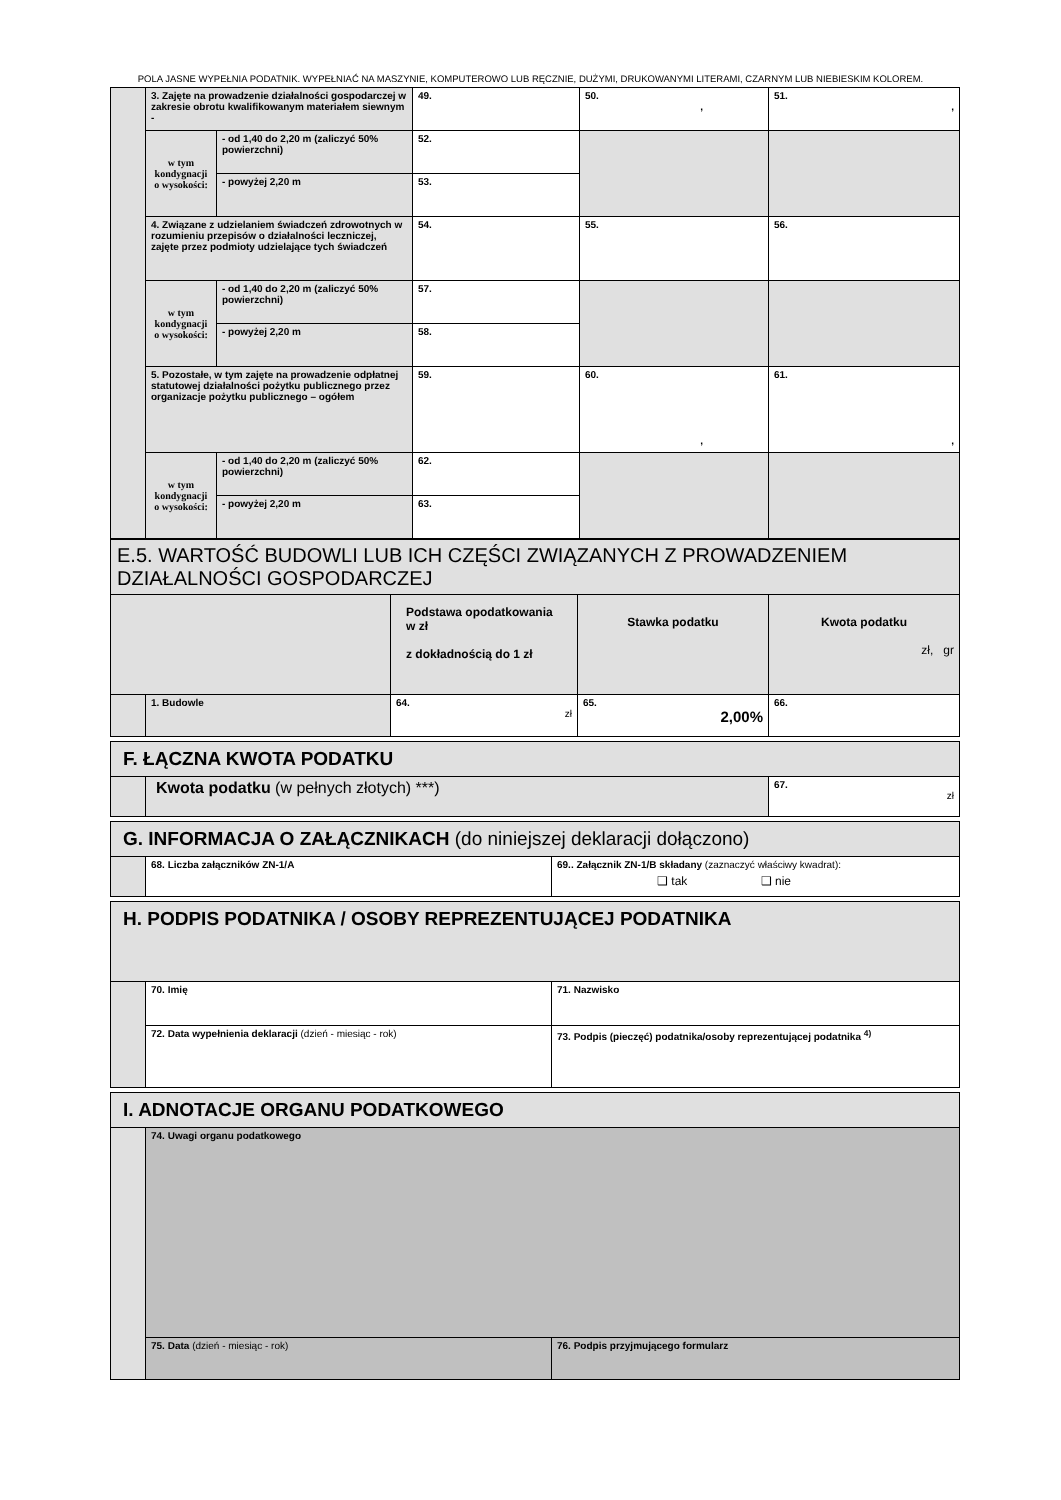POLA JASNE WYPEŁNIA PODATNIK. WYPEŁNIAĆ NA MASZYNIE, KOMPUTEROWO LUB RĘCZNIE, DUŻYMI, DRUKOWANYMI LITERAMI, CZARNYM LUB NIEBIESKIM KOLOREM.
| | 3. Zajęte na prowadzenie działalności gospodarczej w zakresie obrotu kwalifikowanym materiałem siewnym - | | 49. | 50. , | 51. , |
| | w tym kondygnacji o wysokości: | - od 1,40 do 2,20 m (zaliczyć 50% powierzchni) | 52. | | |
| | | - powyżej 2,20 m | 53. | | |
| | 4. Związane z udzielaniem świadczeń zdrowotnych w rozumieniu przepisów o działalności leczniczej, zajęte przez podmioty udzielające tych świadczeń | | 54. | 55. | 56. |
| | w tym kondygnacji o wysokości: | - od 1,40 do 2,20 m (zaliczyć 50% powierzchni) | 57. | | |
| | | - powyżej 2,20 m | 58. | | |
| | 5. Pozostałe, w tym zajęte na prowadzenie odpłatnej statutowej działalności pożytku publicznego przez organizacje pożytku publicznego – ogółem | | 59. | 60. , | 61. , |
| | w tym kondygnacji o wysokości: | - od 1,40 do 2,20 m (zaliczyć 50% powierzchni) | 62. | | |
| | | - powyżej 2,20 m | 63. | | |
| E.5. WARTOŚĆ BUDOWLI LUB ICH CZĘŚCI ZWIĄZANYCH Z PROWADZENIEM DZIAŁALNOŚCI GOSPODARCZEJ | | | | |
| | | Podstawa opodatkowania w zł z dokładnością do 1 zł | Stawka podatku | Kwota podatku zł, gr |
| | 1. Budowle | 64. zł | 65. 2,00% | 66. |
| F. ŁĄCZNA KWOTA PODATKU | | |
| | Kwota podatku (w pełnych złotych) ***) | 67. zł |
| G. INFORMACJA O ZAŁĄCZNIKACH (do niniejszej deklaracji dołączono) | | |
| | 68. Liczba załączników ZN-1/A | 69.. Załącznik ZN-1/B składany (zaznaczyć właściwy kwadrat): ❑ tak ❑ nie |
| H. PODPIS PODATNIKA / OSOBY REPREZENTUJĄCEJ PODATNIKA | | |
| | 70. Imię | 71. Nazwisko |
| | 72. Data wypełnienia deklaracji (dzień - miesiąc - rok) | 73. Podpis (pieczęć) podatnika/osoby reprezentującej podatnika <sup>4)</sup> |
| I. ADNOTACJE ORGANU PODATKOWEGO | | |
| | 74. Uwagi organu podatkowego | |
| | 75. Data (dzień - miesiąc - rok) | 76. Podpis przyjmującego formularz |